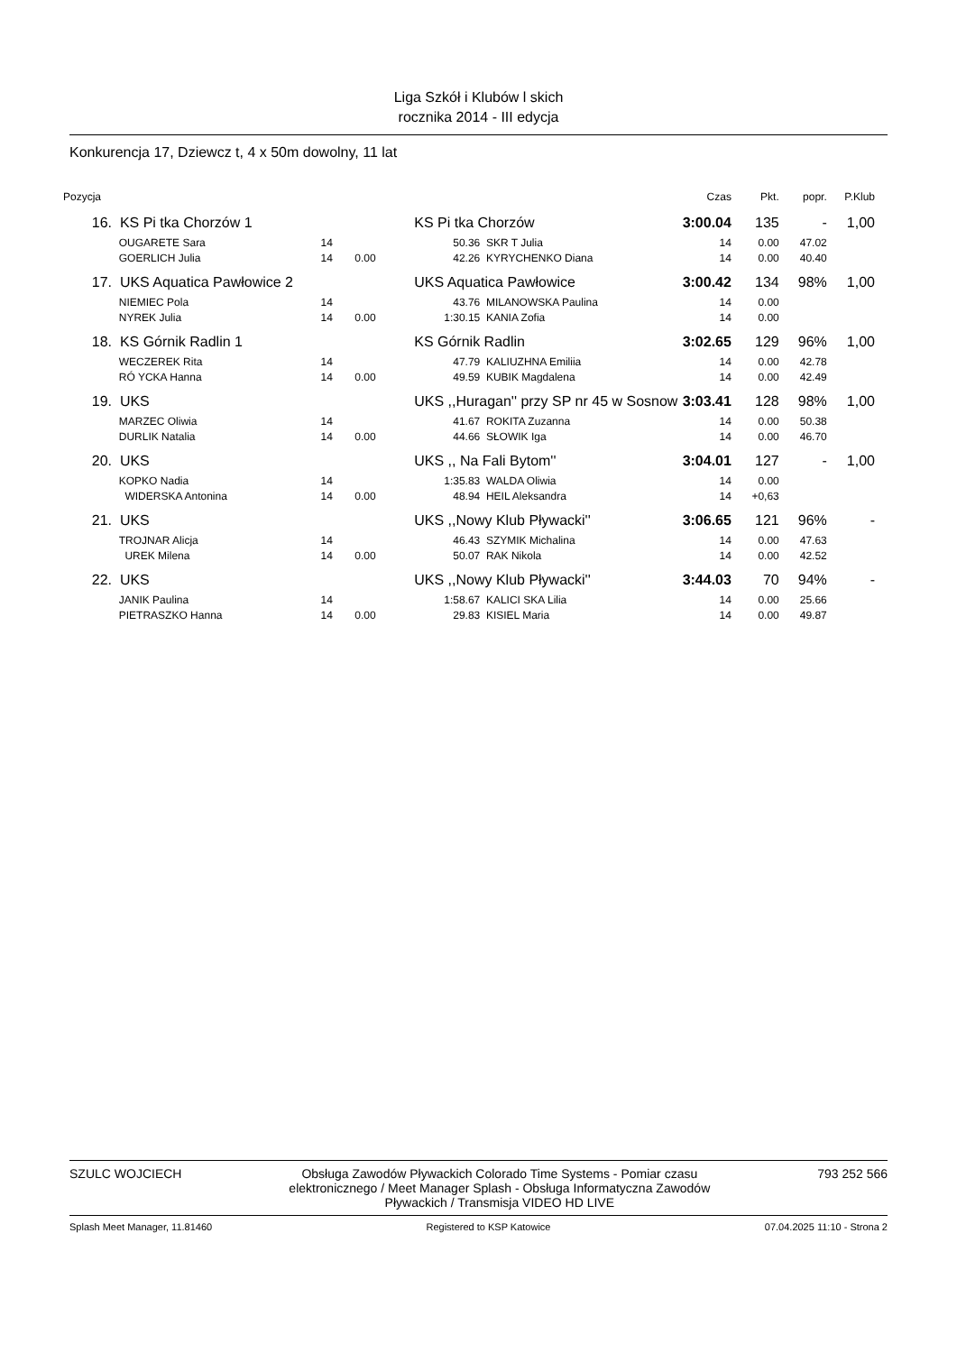Liga Szkół i Klubów l skich
rocznika 2014 - III edycja
Konkurencja 17, Dziewcz t, 4 x 50m dowolny, 11 lat
| Pozycja | | | | | | Czas | Pkt. | popr. | P.Klub |
| --- | --- | --- | --- | --- | --- | --- | --- | --- | --- |
| 16. | KS Pi tka Chorzów 1 | | | KS Pi tka Chorzów | | 3:00.04 | 135 | - | 1,00 |
| | OUGARETE Sara | 14 | | 50.36 | SKR T Julia | 14 | 0.00 | 47.02 | |
| | GOERLICH Julia | 14 | 0.00 | 42.26 | KYRYCHENKO Diana | 14 | 0.00 | 40.40 | |
| 17. | UKS Aquatica Pawłowice 2 | | | UKS Aquatica Pawłowice | | 3:00.42 | 134 | 98% | 1,00 |
| | NIEMIEC Pola | 14 | | 43.76 | MILANOWSKA Paulina | 14 | 0.00 | | |
| | NYREK Julia | 14 | 0.00 | 1:30.15 | KANIA Zofia | 14 | 0.00 | | |
| 18. | KS Górnik Radlin 1 | | | KS Górnik Radlin | | 3:02.65 | 129 | 96% | 1,00 |
| | WECZEREK Rita | 14 | | 47.79 | KALIUZHNA Emiliia | 14 | 0.00 | 42.78 | |
| | RÓ YCKA Hanna | 14 | 0.00 | 49.59 | KUBIK Magdalena | 14 | 0.00 | 42.49 | |
| 19. | UKS | | | UKS ,,Huragan'' przy SP nr 45 w Sosnow | | 3:03.41 | 128 | 98% | 1,00 |
| | MARZEC Oliwia | 14 | | 41.67 | ROKITA Zuzanna | 14 | 0.00 | 50.38 | |
| | DURLIK Natalia | 14 | 0.00 | 44.66 | SŁOWIK Iga | 14 | 0.00 | 46.70 | |
| 20. | UKS | | | UKS ,, Na Fali Bytom'' | | 3:04.01 | 127 | - | 1,00 |
| | KOPKO Nadia | 14 | | 1:35.83 | WALDA Oliwia | 14 | 0.00 | | |
| | WIDERSKA Antonina | 14 | 0.00 | 48.94 | HEIL Aleksandra | 14 | +0,63 | | |
| 21. | UKS | | | UKS ,,Nowy Klub Pływacki'' | | 3:06.65 | 121 | 96% | - |
| | TROJNAR Alicja | 14 | | 46.43 | SZYMIK Michalina | 14 | 0.00 | 47.63 | |
| | UREK Milena | 14 | 0.00 | 50.07 | RAK Nikola | 14 | 0.00 | 42.52 | |
| 22. | UKS | | | UKS ,,Nowy Klub Pływacki'' | | 3:44.03 | 70 | 94% | - |
| | JANIK Paulina | 14 | | 1:58.67 | KALICI SKA Lilia | 14 | 0.00 | 25.66 | |
| | PIETRASZKO Hanna | 14 | 0.00 | 29.83 | KISIEL Maria | 14 | 0.00 | 49.87 | |
SZULC WOJCIECH Obsługa Zawodów Pływackich Colorado Time Systems - Pomiar czasu elektronicznego / Meet Manager Splash - Obsługa Informatyczna Zawodów Pływackich / Transmisja VIDEO HD LIVE 793 252 566
Splash Meet Manager, 11.81460 Registered to KSP Katowice 07.04.2025 11:10 - Strona 2